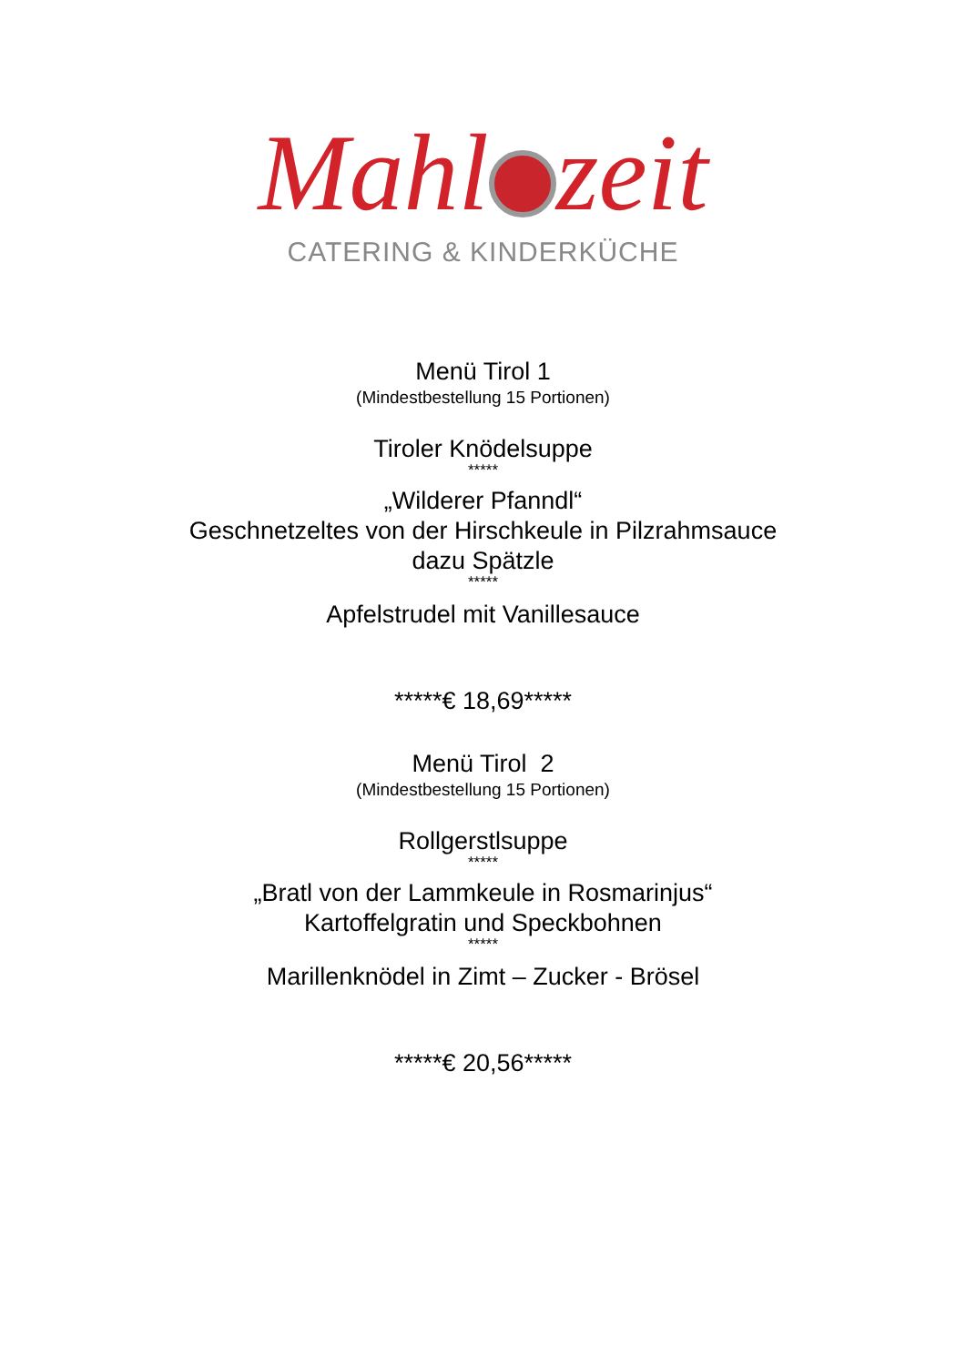Mahl zeit
CATERING & KINDERKÜCHE
Menü Tirol 1
(Mindestbestellung 15 Portionen)
Tiroler Knödelsuppe
*****
„Wilderer Pfanndl“
Geschnetzeltes von der Hirschkeule in Pilzrahmsauce
dazu Spätzle
*****
Apfelstrudel mit Vanillesauce
*****€ 18,69*****
Menü Tirol 2
(Mindestbestellung 15 Portionen)
Rollgerstlsuppe
*****
„Bratl von der Lammkeule in Rosmarinjus“
Kartoffelgratin und Speckbohnen
*****
Marillenknödel in Zimt – Zucker - Brösel
*****€ 20,56*****